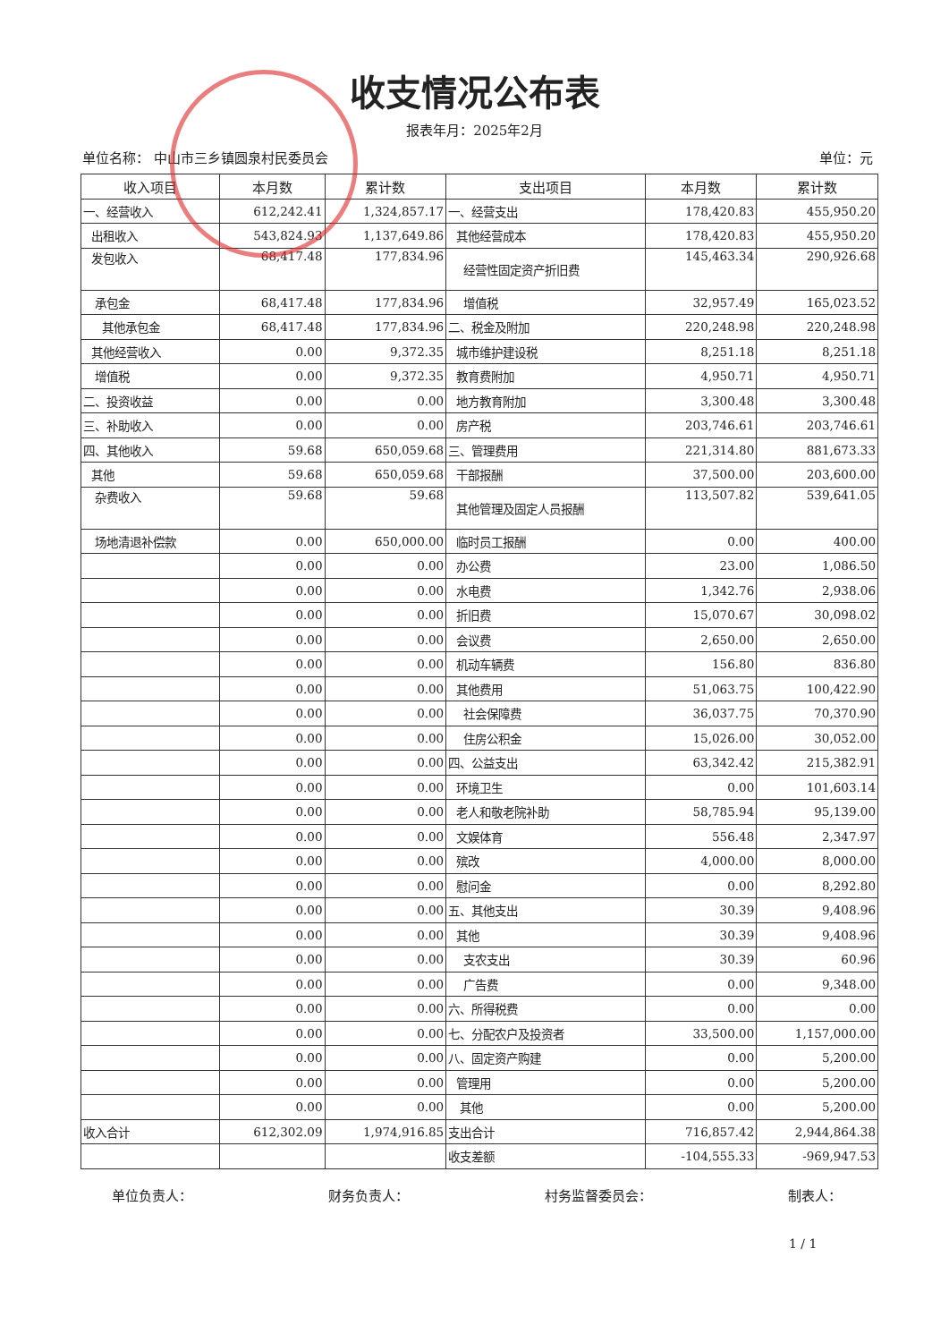收支情况公布表
报表年月：2025年2月
单位名称： 中山市三乡镇圆泉村民委员会 单位：元
| 收入项目 | 本月数 | 累计数 | 支出项目 | 本月数 | 累计数 |
| --- | --- | --- | --- | --- | --- |
| 一、经营收入 | 612,242.41 | 1,324,857.17 | 一、经营支出 | 178,420.83 | 455,950.20 |
| 出租收入 | 543,824.93 | 1,137,649.86 | 其他经营成本 | 178,420.83 | 455,950.20 |
| 发包收入 | 68,417.48 | 177,834.96 | 经营性固定资产折旧费 | 145,463.34 | 290,926.68 |
| 承包金 | 68,417.48 | 177,834.96 | 增值税 | 32,957.49 | 165,023.52 |
| 其他承包金 | 68,417.48 | 177,834.96 | 二、税金及附加 | 220,248.98 | 220,248.98 |
| 其他经营收入 | 0.00 | 9,372.35 | 城市维护建设税 | 8,251.18 | 8,251.18 |
| 增值税 | 0.00 | 9,372.35 | 教育费附加 | 4,950.71 | 4,950.71 |
| 二、投资收益 | 0.00 | 0.00 | 地方教育附加 | 3,300.48 | 3,300.48 |
| 三、补助收入 | 0.00 | 0.00 | 房产税 | 203,746.61 | 203,746.61 |
| 四、其他收入 | 59.68 | 650,059.68 | 三、管理费用 | 221,314.80 | 881,673.33 |
| 其他 | 59.68 | 650,059.68 | 干部报酬 | 37,500.00 | 203,600.00 |
| 杂费收入 | 59.68 | 59.68 | 其他管理及固定人员报酬 | 113,507.82 | 539,641.05 |
| 场地清退补偿款 | 0.00 | 650,000.00 | 临时员工报酬 | 0.00 | 400.00 |
| | 0.00 | 0.00 | 办公费 | 23.00 | 1,086.50 |
| | 0.00 | 0.00 | 水电费 | 1,342.76 | 2,938.06 |
| | 0.00 | 0.00 | 折旧费 | 15,070.67 | 30,098.02 |
| | 0.00 | 0.00 | 会议费 | 2,650.00 | 2,650.00 |
| | 0.00 | 0.00 | 机动车辆费 | 156.80 | 836.80 |
| | 0.00 | 0.00 | 其他费用 | 51,063.75 | 100,422.90 |
| | 0.00 | 0.00 | 社会保障费 | 36,037.75 | 70,370.90 |
| | 0.00 | 0.00 | 住房公积金 | 15,026.00 | 30,052.00 |
| | 0.00 | 0.00 | 四、公益支出 | 63,342.42 | 215,382.91 |
| | 0.00 | 0.00 | 环境卫生 | 0.00 | 101,603.14 |
| | 0.00 | 0.00 | 老人和敬老院补助 | 58,785.94 | 95,139.00 |
| | 0.00 | 0.00 | 文娱体育 | 556.48 | 2,347.97 |
| | 0.00 | 0.00 | 殡改 | 4,000.00 | 8,000.00 |
| | 0.00 | 0.00 | 慰问金 | 0.00 | 8,292.80 |
| | 0.00 | 0.00 | 五、其他支出 | 30.39 | 9,408.96 |
| | 0.00 | 0.00 | 其他 | 30.39 | 9,408.96 |
| | 0.00 | 0.00 | 支农支出 | 30.39 | 60.96 |
| | 0.00 | 0.00 | 广告费 | 0.00 | 9,348.00 |
| | 0.00 | 0.00 | 六、所得税费 | 0.00 | 0.00 |
| | 0.00 | 0.00 | 七、分配农户及投资者 | 33,500.00 | 1,157,000.00 |
| | 0.00 | 0.00 | 八、固定资产购建 | 0.00 | 5,200.00 |
| | 0.00 | 0.00 | 管理用 | 0.00 | 5,200.00 |
| | 0.00 | 0.00 | 其他 | 0.00 | 5,200.00 |
| 收入合计 | 612,302.09 | 1,974,916.85 | 支出合计 | 716,857.42 | 2,944,864.38 |
| | | | 收支差额 | -104,555.33 | -969,947.53 |
单位负责人： 财务负责人： 村务监督委员会： 制表人：
1 / 1